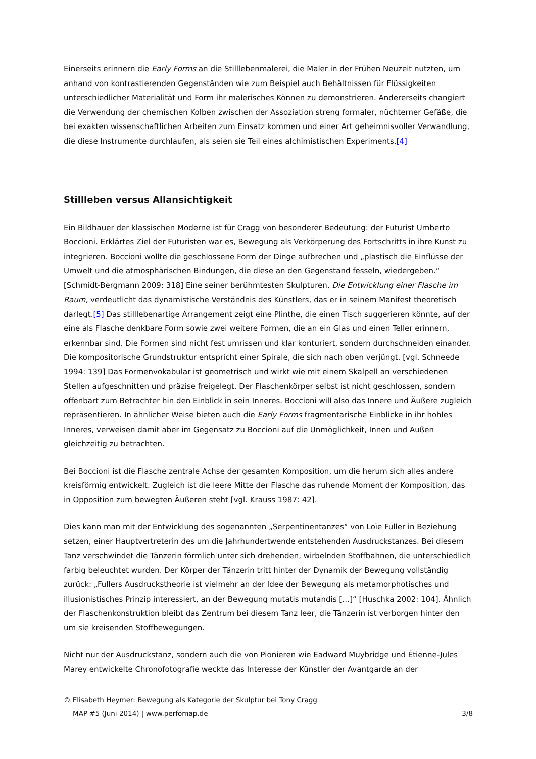Einerseits erinnern die Early Forms an die Stilllebenmalerei, die Maler in der Frühen Neuzeit nutzten, um anhand von kontrastierenden Gegenständen wie zum Beispiel auch Behältnissen für Flüssigkeiten unterschiedlicher Materialität und Form ihr malerisches Können zu demonstrieren. Andererseits changiert die Verwendung der chemischen Kolben zwischen der Assoziation streng formaler, nüchterner Gefäße, die bei exakten wissenschaftlichen Arbeiten zum Einsatz kommen und einer Art geheimnisvoller Verwandlung, die diese Instrumente durchlaufen, als seien sie Teil eines alchimistischen Experiments.[4]
Stillleben versus Allansichtigkeit
Ein Bildhauer der klassischen Moderne ist für Cragg von besonderer Bedeutung: der Futurist Umberto Boccioni. Erklärtes Ziel der Futuristen war es, Bewegung als Verkörperung des Fortschritts in ihre Kunst zu integrieren. Boccioni wollte die geschlossene Form der Dinge aufbrechen und „plastisch die Einflüsse der Umwelt und die atmosphärischen Bindungen, die diese an den Gegenstand fesseln, wiedergeben.“ [Schmidt-Bergmann 2009: 318] Eine seiner berühmtesten Skulpturen, Die Entwicklung einer Flasche im Raum, verdeutlicht das dynamistische Verständnis des Künstlers, das er in seinem Manifest theoretisch darlegt.[5] Das stilllebenartige Arrangement zeigt eine Plinthe, die einen Tisch suggerieren könnte, auf der eine als Flasche denkbare Form sowie zwei weitere Formen, die an ein Glas und einen Teller erinnern, erkennbar sind. Die Formen sind nicht fest umrissen und klar konturiert, sondern durchschneiden einander. Die kompositorische Grundstruktur entspricht einer Spirale, die sich nach oben verjüngt. [vgl. Schneede 1994: 139] Das Formenvokabular ist geometrisch und wirkt wie mit einem Skalpell an verschiedenen Stellen aufgeschnitten und präzise freigelegt. Der Flaschenkörper selbst ist nicht geschlossen, sondern offenbart zum Betrachter hin den Einblick in sein Inneres. Boccioni will also das Innere und Äußere zugleich repräsentieren. In ähnlicher Weise bieten auch die Early Forms fragmentarische Einblicke in ihr hohles Inneres, verweisen damit aber im Gegensatz zu Boccioni auf die Unmöglichkeit, Innen und Außen gleichzeitig zu betrachten.
Bei Boccioni ist die Flasche zentrale Achse der gesamten Komposition, um die herum sich alles andere kreisförmig entwickelt. Zugleich ist die leere Mitte der Flasche das ruhende Moment der Komposition, das in Opposition zum bewegten Äußeren steht [vgl. Krauss 1987: 42].
Dies kann man mit der Entwicklung des sogenannten „Serpentinentanzes“ von Loïe Fuller in Beziehung setzen, einer Hauptvertreterin des um die Jahrhundertwende entstehenden Ausdruckstanzes. Bei diesem Tanz verschwindet die Tänzerin förmlich unter sich drehenden, wirbelnden Stoffbahnen, die unterschiedlich farbig beleuchtet wurden. Der Körper der Tänzerin tritt hinter der Dynamik der Bewegung vollständig zurück: „Fullers Ausdruckstheorie ist vielmehr an der Idee der Bewegung als metamorphotisches und illusionistisches Prinzip interessiert, an der Bewegung mutatis mutandis […]“ [Huschka 2002: 104]. Ähnlich der Flaschenkonstruktion bleibt das Zentrum bei diesem Tanz leer, die Tänzerin ist verborgen hinter den um sie kreisenden Stoffbewegungen.
Nicht nur der Ausdruckstanz, sondern auch die von Pionieren wie Eadward Muybridge und Étienne-Jules Marey entwickelte Chronofotografie weckte das Interesse der Künstler der Avantgarde an der
© Elisabeth Heymer: Bewegung als Kategorie der Skulptur bei Tony Cragg
MAP #5 (Juni 2014) | www.perfomap.de 3/8